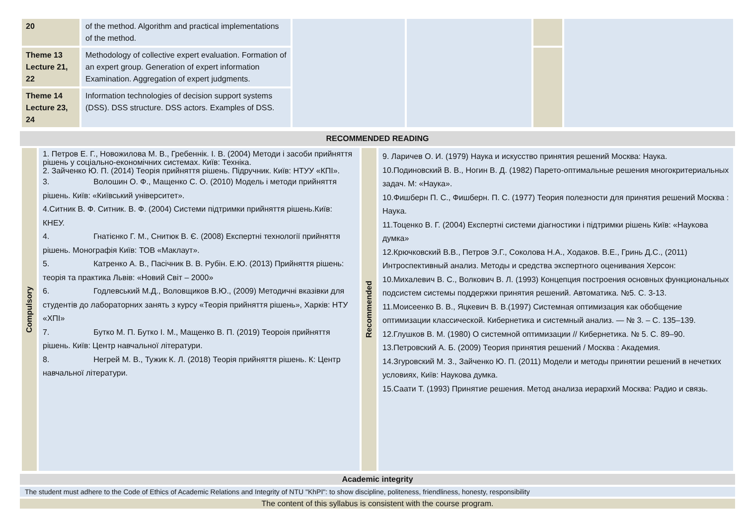| 20 | of the method. Algorithm and practical implementations of the method. | | | | |
| Theme 13 Lecture 21, 22 | Methodology of collective expert evaluation. Formation of an expert group. Generation of expert information Examination. Aggregation of expert judgments. | | | | |
| Theme 14 Lecture 23, 24 | Information technologies of decision support systems (DSS). DSS structure. DSS actors. Examples of DSS. | | | | |
| RECOMMENDED READING |
| Compulsory | 1. Петров Е. Г., Новожилова М. В., Гребеннік. І. В. (2004) Методи і засоби прийняття рішень у соціально-економічних системах. Київ: Техніка. 2. Зайченко Ю. П. (2014) Теорія прийняття рішень. Підручник. Київ: НТУУ «КПІ». 3. Волошин О. Ф., Мащенко С. О. (2010) Модель і методи прийняття рішень. Київ: «Київський університет». 4.Ситник В. Ф. Ситник. В. Ф. (2004) Системи підтримки прийняття рішень.Київ: КНЕУ. 4. Гнатієнко Г. М., Снитюк В. Є. (2008) Експертні технології прийняття рішень. Монографія Київ: ТОВ «Маклаут». 5. Катренко А. В., Пасічник В. В. Рубін. Е.Ю. (2013) Прийняття рішень: теорія та практика Львів: «Новий Світ – 2000» 6. Годлевський М.Д., Воловщиков В.Ю., (2009) Методичні вказівки для студентів до лабораторних занять з курсу «Теорія прийняття рішень», Харків: НТУ «ХПІ» 7. Бутко М. П. Бутко І. М., Мащенко В. П. (2019) Теороія прийняття рішень. Київ: Центр навчальної літератури. 8. Негрей М. В., Тужик К. Л. (2018) Теорія прийняття рішень. К: Центр навчальної літератури. | Recommended | 9. Ларичев О. И. (1979) Наука и искусство принятия решений Москва: Наука. 10.Подиновский В. В., Ногин В. Д. (1982) Парето-оптимальные решения многокритериальных задач. М: «Наука». 10.Фишберн П. С., Фишберн. П. С. (1977) Теория полезности для принятия решений Москва : Наука. 11.Тоценко В. Г. (2004) Експертні системи діагностики і підтримки рішень Київ: «Наукова думка» 12.Крючковский В.В., Петров Э.Г., Соколова Н.А., Ходаков. В.Е., Гринь Д.С., (2011) Интроспективный анализ. Методы и средства экспертного оценивания Херсон: 10.Михалевич В. С., Волкович В. Л. (1993) Концепция построения основных функциональных подсистем системы поддержки принятия решений. Автоматика. №5. С. 3-13. 11.Моисеенко В. В., Яцкевич В. В.(1997) Системная оптимизация как обобщение оптимизации классической. Кибернетика и системный анализ. — № 3. – С. 135–139. 12.Глушков В. М. (1980) О системной оптимизации // Кибернетика. № 5. С. 89–90. 13.Петровский А. Б. (2009) Теория принятия решений / Москва : Академия. 14.Згуровский М. З., Зайченко Ю. П. (2011) Модели и методы принятии решений в нечетких условиях, Київ: Наукова думка. 15.Саати Т. (1993) Принятие решения. Метод анализа иерархий Москва: Радио и связь. |
Academic integrity
The student must adhere to the Code of Ethics of Academic Relations and Integrity of NTU "KhPI": to show discipline, politeness, friendliness, honesty, responsibility
The content of this syllabus is consistent with the course program.